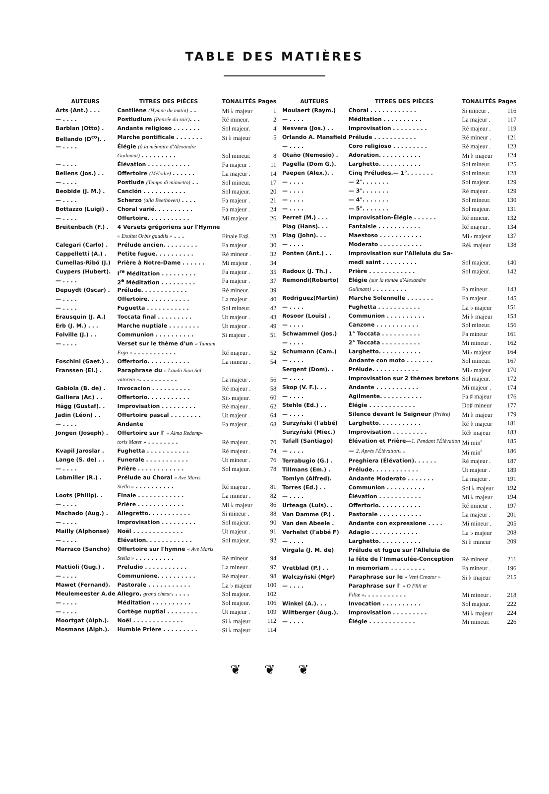TABLE DES MATIÈRES
| AUTEURS | TITRES DES PIÈCES | TONALITÉS | Pages |
| --- | --- | --- | --- |
| Arts (Ant.) . . . | Cantilène (Hymne du matin) . . | Mi ♭ majeur | 1 |
| — . . . . | Postludium (Pensée du soir) . . . | Ré mineur. | 2 |
| Barblan (Otto) . | Andante religioso . . . . . . . | Sol majeur. | 4 |
| Bellando (D<sup>co</sup>). . | Marche pontificale . . . . . . . | Si ♭ majeur | 5 |
| — . . . . | Élégie (à la mémoire d'Alexandre | | |
| | Guilmant) . . . . . . . . . | Sol mineur. | 8 |
| — . . . . | Élévation . . . . . . . . . . . | Fa majeur . | 11 |
| Bellens (Jos.) . . | Offertoire (Mélodie) . . . . . . | La majeur . | 14 |
| — . . . . | Postlude (Tempo di minuetto) . . | Sol mineur. | 17 |
| Beobide (J. M.) . | Canción . . . . . . . . . . . | Sol majeur. | 20 |
| — . . . . | Scherzo (alla Beethoven) . . . . | Fa majeur . | 21 |
| Bottazzo (Luigi) . | Choral varié. . . . . . . . . . | Fa majeur . | 24 |
| — . . . . | Offertoire. . . . . . . . . . . | Mi majeur . | 26 |
| Breitenbach (F.) . | 4 Versets grégoriens sur l'Hymne | | |
| | « Exultet Orbis gaudiis » . . . | Finale Fa♯. | 28 |
| Calegari (Carlo) . | Prélude ancien. . . . . . . . . | Fa majeur . | 30 |
| Cappelletti (A.) . | Petite fugue. . . . . . . . . . | Ré mineur . | 32 |
| Cumellas-Ribó (J.) | Prière à Notre-Dame . . . . . . | Mi majeur . | 34 |
| Cuypers (Hubert). | I<sup>re</sup> Méditation . . . . . . . . . | Fa majeur . | 35 |
| — . . . . | 2<sup>e</sup> Méditation . . . . . . . . . | Fa majeur . | 37 |
| Depuydt (Oscar) . | Prélude. . . . . . . . . . . . | Ré mineur. | 39 |
| — . . . . | Offertoire. . . . . . . . . . . | La majeur . | 40 |
| — . . . . | Fuguetta . . . . . . . . . . . | Sol mineur. | 42 |
| Erausquin (J. A.) | Toccata final . . . . . . . . . | Ut majeur . | 43 |
| Erb (J. M.) . . . | Marche nuptiale . . . . . . . . | Ut majeur . | 49 |
| Folville (J.) . . | Communion . . . . . . . . . . | Si majeur . | 51 |
| — . . . . | Verset sur le thème d'un « Tantum | | |
| | Ergo » . . . . . . . . . . . | Ré majeur . | 52 |
| Foschini (Gaet.) . | Offertorio. . . . . . . . . . . | La mineur . | 54 |
| Franssen (El.) . | Paraphrase du « Lauda Sion Sal- | | |
| | vatorem » . . . . . . . . . . | La majeur . | 56 |
| Gabiola (B. de) . | Invocacion . . . . . . . . . . | Ré majeur . | 58 |
| Galliera (Ar.) . . | Offertorio. . . . . . . . . . . | Si♭ majeur. | 60 |
| Hägg (Gustaf). . | Improvisation . . . . . . . . . | Ré majeur . | 62 |
| Jadin (Léon) . . | Offertoire pascal . . . . . . . . | Ut majeur . | 64 |
| — . . . . | Andante | Fa majeur . | 68 |
| Jongen (Joseph) . | Offertoire sur l' « Alma Redemp- | | |
| | toris Mater » . . . . . . . . | Ré majeur . | 70 |
| Kvapil Jaroslar . | Fughetta . . . . . . . . . . . | Ré majeur . | 74 |
| Lange (S. de) . . | Funerale . . . . . . . . . . . | Ut mineur . | 76 |
| — . . . . | Prière . . . . . . . . . . . . | Sol majeur. | 78 |
| Lobmiller (R.) . | Prélude au Choral « Ave Maris | | |
| | Stella » . . . . . . . . . . | Ré majeur . | 81 |
| Loots (Philip). . | Finale . . . . . . . . . . . . | La mineur . | 82 |
| — . . . . | Prière . . . . . . . . . . . . | Mi ♭ majeur | 86 |
| Machado (Aug.) . | Allegretto. . . . . . . . . . . | Si mineur . | 88 |
| — . . . . | Improvisation . . . . . . . . . | Sol majeur. | 90 |
| Mailly (Alphonse) | Noël . . . . . . . . . . . . . | Ut majeur . | 91 |
| — . . . . | Élévation. . . . . . . . . . . . | Sol majeur. | 92 |
| Marraco (Sancho) | Offertoire sur l'hymne « Ave Maris | | |
| | Stella » . . . . . . . . . . | Ré mineur . | 94 |
| Mattioli (Gug.) . | Preludio . . . . . . . . . . . | La mineur . | 97 |
| — . . . . | Communione. . . . . . . . . . | Ré majeur . | 98 |
| Mawet (Fernand). | Pastorale . . . . . . . . . . . | La ♭ majeur | 100 |
| Meulemeester A.de | Allegro, grand chœur . . . . . | Sol majeur. | 102 |
| — . . . . | Méditation . . . . . . . . . . | Sol majeur. | 106 |
| — . . . . | Cortège nuptial . . . . . . . . | Ut majeur . | 109 |
| Moortgat (Alph.). | Noël . . . . . . . . . . . . . | Si ♭ majeur | 112 |
| Mosmans (Alph.). | Humble Prière . . . . . . . . . | Si ♭ majeur | 114 |
| AUTEURS | TITRES DES PIÈCES | TONALITÉS | Pages |
| --- | --- | --- | --- |
| Moulaert (Raym.) | Choral . . . . . . . . . . . . | Si mineur . | 116 |
| — . . . . | Méditation . . . . . . . . . . | La majeur . | 117 |
| Nesvera (Jos.) . . | Improvisation . . . . . . . . . | Ré majeur . | 119 |
| Orlando A. Mansfield | Prélude . . . . . . . . . . . | Ré mineur . | 121 |
| — . . . . | Coro religioso . . . . . . . . . | Ré majeur . | 123 |
| Otaño (Nemesio) . | Adoration. . . . . . . . . . . | Mi ♭ majeur | 124 |
| Pagella (Dom G.). | Larghetto. . . . . . . . . . . | Sol mineur. | 125 |
| Paepen (Alex.). . | Cinq Préludes.— 1°. . . . . . . | Sol mineur. | 128 |
| — . . . . | — 2°. . . . . . . | Sol majeur. | 129 |
| — . . . . | — 3°. . . . . . . | Ré majeur . | 129 |
| — . . . . | — 4°. . . . . . . | Sol mineur. | 130 |
| — . . . . | — 5°. . . . . . . | Sol majeur. | 131 |
| Perret (M.) . . . | Improvisation-Élégie . . . . . . | Ré mineur. | 132 |
| Plag (Hans). . . | Fantaisie . . . . . . . . . . . | Ré majeur . | 134 |
| Plag (John). . . | Maestoso . . . . . . . . . . . | Mi♭ majeur | 137 |
| — . . . . | Moderato . . . . . . . . . . . | Ré♭ majeur | 138 |
| Ponten (Ant.) . . | Improvisation sur l'Alleluia du Sa- | | |
| | medi saint . . . . . . . . . | Sol majeur. | 140 |
| Radoux (J. Th.) . | Prière . . . . . . . . . . . . | Sol majeur. | 142 |
| Remondi(Roberto) | Élégie (sur la tombe d'Alexandre | | |
| | Guilmant) . . . . . . . . . | Fa mineur . | 143 |
| Rodriguez(Martin) | Marche Solennelle . . . . . . . | Fa majeur . | 145 |
| — . . . . | Fughetta . . . . . . . . . . . | La ♭ majeur | 151 |
| Rosoor (Louis) . | Communion . . . . . . . . . . | Mi ♭ majeur | 153 |
| — . . . . | Canzone . . . . . . . . . . . | Sol mineur. | 156 |
| Schwammel (Jos.) | 1° Toccata . . . . . . . . . . | Fa mineur | 161 |
| — . . . . | 2° Toccata . . . . . . . . . . | Mi mineur . | 162 |
| Schumann (Cam.) | Larghetto. . . . . . . . . . . | Mi♭ majeur | 164 |
| — . . . . | Andante con moto . . . . . . . | Sol mineur. | 167 |
| Sergent (Dom). . | Prélude. . . . . . . . . . . . | Mi♭ majeur | 170 |
| — . . . . | Improvisation sur 2 thèmes bretons | Sol majeur. | 172 |
| Skop (V. F.). . . | Andante . . . . . . . . . . . | Mi majeur . | 174 |
| — . . . . | Agilmente. . . . . . . . . . . | Fa ♯ majeur | 176 |
| Stehle (Ed.) . . | Élégie . . . . . . . . . . . . | Do♯ mineur | 177 |
| — . . . . | Silence devant le Seigneur (Prière) | Mi ♭ majeur | 179 |
| Surzyński (l'abbé) | Larghetto. . . . . . . . . . . | Ré ♭ majeur | 181 |
| Surzyński (Miec.) | Improvisation . . . . . . . . . | Ré♭ majeur | 183 |
| Tafall (Santiago) | Élévation et Prière— 1. Pendant l'Élévation | Mi min<sup>r</sup> | 185 |
| — . . . . | — 2. Après l'Élévation . . | Mi min<sup>r</sup> | 186 |
| Terrabugio (G.) . | Preghiera (Élévation). . . . . . | Ré majeur . | 187 |
| Tillmans (Em.) . | Prélude. . . . . . . . . . . . | Ut majeur . | 189 |
| Tomlyn (Alfred). | Andante Moderato . . . . . . . | La majeur . | 191 |
| Torres (Ed.) . . | Communion . . . . . . . . . . | Sol ♭ majeur | 192 |
| — . . . . | Élévation . . . . . . . . . . . | Mi ♭ majeur | 194 |
| Urteaga (Luis). . | Offertorio. . . . . . . . . . . | Ré mineur . | 197 |
| Van Damme (P.) . | Pastorale . . . . . . . . . . . | La majeur . | 201 |
| Van den Abeele . | Andante con expressione . . . . | Mi mineur . | 205 |
| Verhelst (l'abbé F) | Adagio . . . . . . . . . . . . | La ♭ majeur | 208 |
| — . . . . | Larghetto. . . . . . . . . . . | Si ♭ mineur | 209 |
| Virgala (J. M. de) | Prélude et fugue sur l'Alleluia de | | |
| | la fête de l'Immaculée-Conception | Ré mineur . | 211 |
| Vretblad (P.) . . | In memoriam . . . . . . . . . | Fa mineur . | 196 |
| Walczyński (Mgr) | Paraphrase sur le « Veni Creator » | Si ♭ majeur | 215 |
| — . . . . | Paraphrase sur l' « O Filii et | | |
| | Filiæ » . . . . . . . . . . . | Mi mineur . | 218 |
| Winkel (A.). . . | Invocation . . . . . . . . . . | Sol majeur. | 222 |
| Wiltberger (Aug.). | Improvisation . . . . . . . . . | Mi ♭ majeur | 224 |
| — . . . . | Élégie . . . . . . . . . . . . | Mi mineur. | 226 |
❦ ❦ ❦